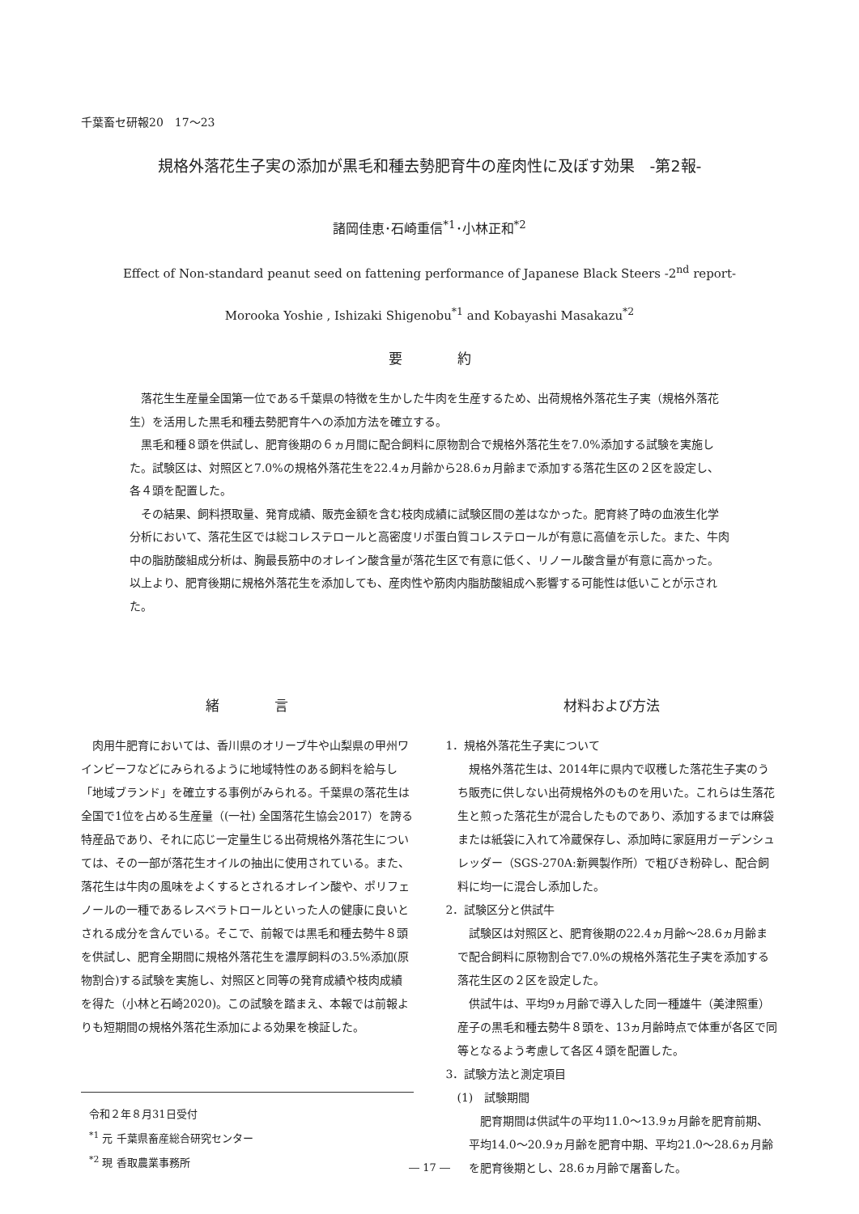千葉畜セ研報20　17～23
規格外落花生子実の添加が黒毛和種去勢肥育牛の産肉性に及ぼす効果　-第2報-
諸岡佳恵･石崎重信<sup>*1</sup>･小林正和<sup>*2</sup>
Effect of Non-standard peanut seed on fattening performance of Japanese Black Steers -2<sup>nd</sup> report-
Morooka Yoshie , Ishizaki Shigenobu<sup>*1</sup> and Kobayashi Masakazu<sup>*2</sup>
要　　　　約
落花生生産量全国第一位である千葉県の特徴を生かした牛肉を生産するため、出荷規格外落花生子実（規格外落花生）を活用した黒毛和種去勢肥育牛への添加方法を確立する。
黒毛和種８頭を供試し、肥育後期の６ヵ月間に配合飼料に原物割合で規格外落花生を7.0%添加する試験を実施した。試験区は、対照区と7.0%の規格外落花生を22.4ヵ月齢から28.6ヵ月齢まで添加する落花生区の２区を設定し、各４頭を配置した。
その結果、飼料摂取量、発育成績、販売金額を含む枝肉成績に試験区間の差はなかった。肥育終了時の血液生化学分析において、落花生区では総コレステロールと高密度リポ蛋白質コレステロールが有意に高値を示した。また、牛肉中の脂肪酸組成分析は、胸最長筋中のオレイン酸含量が落花生区で有意に低く、リノール酸含量が有意に高かった。以上より、肥育後期に規格外落花生を添加しても、産肉性や筋肉内脂肪酸組成へ影響する可能性は低いことが示された。
緒　　　　言
肉用牛肥育においては、香川県のオリーブ牛や山梨県の甲州ワインビーフなどにみられるように地域特性のある飼料を給与し「地域ブランド」を確立する事例がみられる。千葉県の落花生は全国で1位を占める生産量（(一社) 全国落花生協会2017）を誇る特産品であり、それに応じ一定量生じる出荷規格外落花生については、その一部が落花生オイルの抽出に使用されている。また、落花生は牛肉の風味をよくするとされるオレイン酸や、ポリフェノールの一種であるレスベラトロールといった人の健康に良いとされる成分を含んでいる。そこで、前報では黒毛和種去勢牛８頭を供試し、肥育全期間に規格外落花生を濃厚飼料の3.5%添加(原物割合)する試験を実施し、対照区と同等の発育成績や枝肉成績を得た（小林と石崎2020)。この試験を踏まえ、本報では前報よりも短期間の規格外落花生添加による効果を検証した。
令和２年８月31日受付
<sup>*1</sup> 元 千葉県畜産総合研究センター
<sup>*2</sup> 現 香取農業事務所
材料および方法
1．規格外落花生子実について
規格外落花生は、2014年に県内で収穫した落花生子実のうち販売に供しない出荷規格外のものを用いた。これらは生落花生と煎った落花生が混合したものであり、添加するまでは麻袋または紙袋に入れて冷蔵保存し、添加時に家庭用ガーデンシュレッダー（SGS-270A:新興製作所）で粗びき粉砕し、配合飼料に均一に混合し添加した。
2．試験区分と供試牛
試験区は対照区と、肥育後期の22.4ヵ月齢～28.6ヵ月齢まで配合飼料に原物割合で7.0%の規格外落花生子実を添加する落花生区の２区を設定した。
供試牛は、平均9ヵ月齢で導入した同一種雄牛（美津照重）産子の黒毛和種去勢牛８頭を、13ヵ月齢時点で体重が各区で同等となるよう考慮して各区４頭を配置した。
3．試験方法と測定項目
(1)　試験期間
肥育期間は供試牛の平均11.0～13.9ヵ月齢を肥育前期、平均14.0～20.9ヵ月齢を肥育中期、平均21.0～28.6ヵ月齢を肥育後期とし、28.6ヵ月齢で屠畜した。
― 17 ―